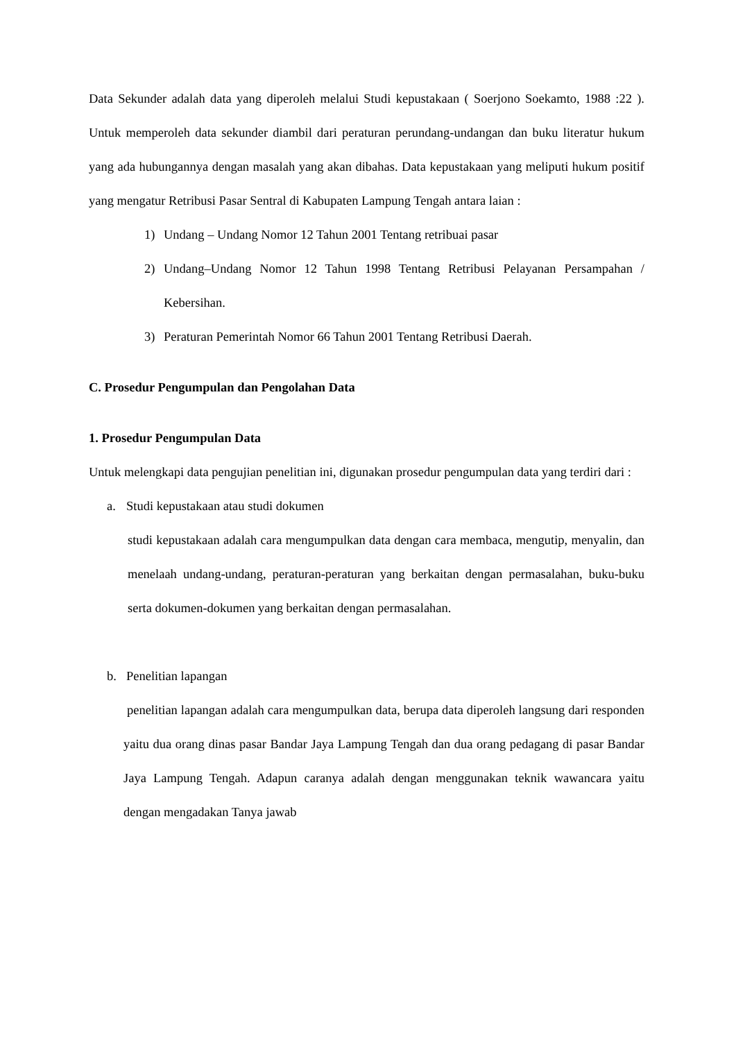Data Sekunder adalah data yang diperoleh melalui Studi kepustakaan ( Soerjono Soekamto, 1988 :22 ). Untuk memperoleh data sekunder diambil dari peraturan perundang-undangan dan buku literatur hukum yang ada hubungannya dengan masalah yang akan dibahas. Data kepustakaan yang meliputi hukum positif yang mengatur Retribusi Pasar Sentral di Kabupaten Lampung Tengah antara laian :
1) Undang – Undang Nomor 12 Tahun 2001 Tentang retribuai pasar
2) Undang–Undang Nomor 12 Tahun 1998 Tentang Retribusi Pelayanan Persampahan / Kebersihan.
3) Peraturan Pemerintah Nomor 66 Tahun 2001 Tentang Retribusi Daerah.
C. Prosedur Pengumpulan dan Pengolahan Data
1. Prosedur Pengumpulan Data
Untuk melengkapi data pengujian penelitian ini, digunakan prosedur pengumpulan data yang terdiri dari :
a. Studi kepustakaan atau studi dokumen
studi kepustakaan adalah cara mengumpulkan data dengan cara membaca, mengutip, menyalin, dan menelaah undang-undang, peraturan-peraturan yang berkaitan dengan permasalahan, buku-buku serta dokumen-dokumen yang berkaitan dengan permasalahan.
b. Penelitian lapangan
penelitian lapangan adalah cara mengumpulkan data, berupa data diperoleh langsung dari responden yaitu dua orang dinas pasar Bandar Jaya Lampung Tengah dan dua orang pedagang di pasar Bandar Jaya Lampung Tengah. Adapun caranya adalah dengan menggunakan teknik wawancara yaitu dengan mengadakan Tanya jawab